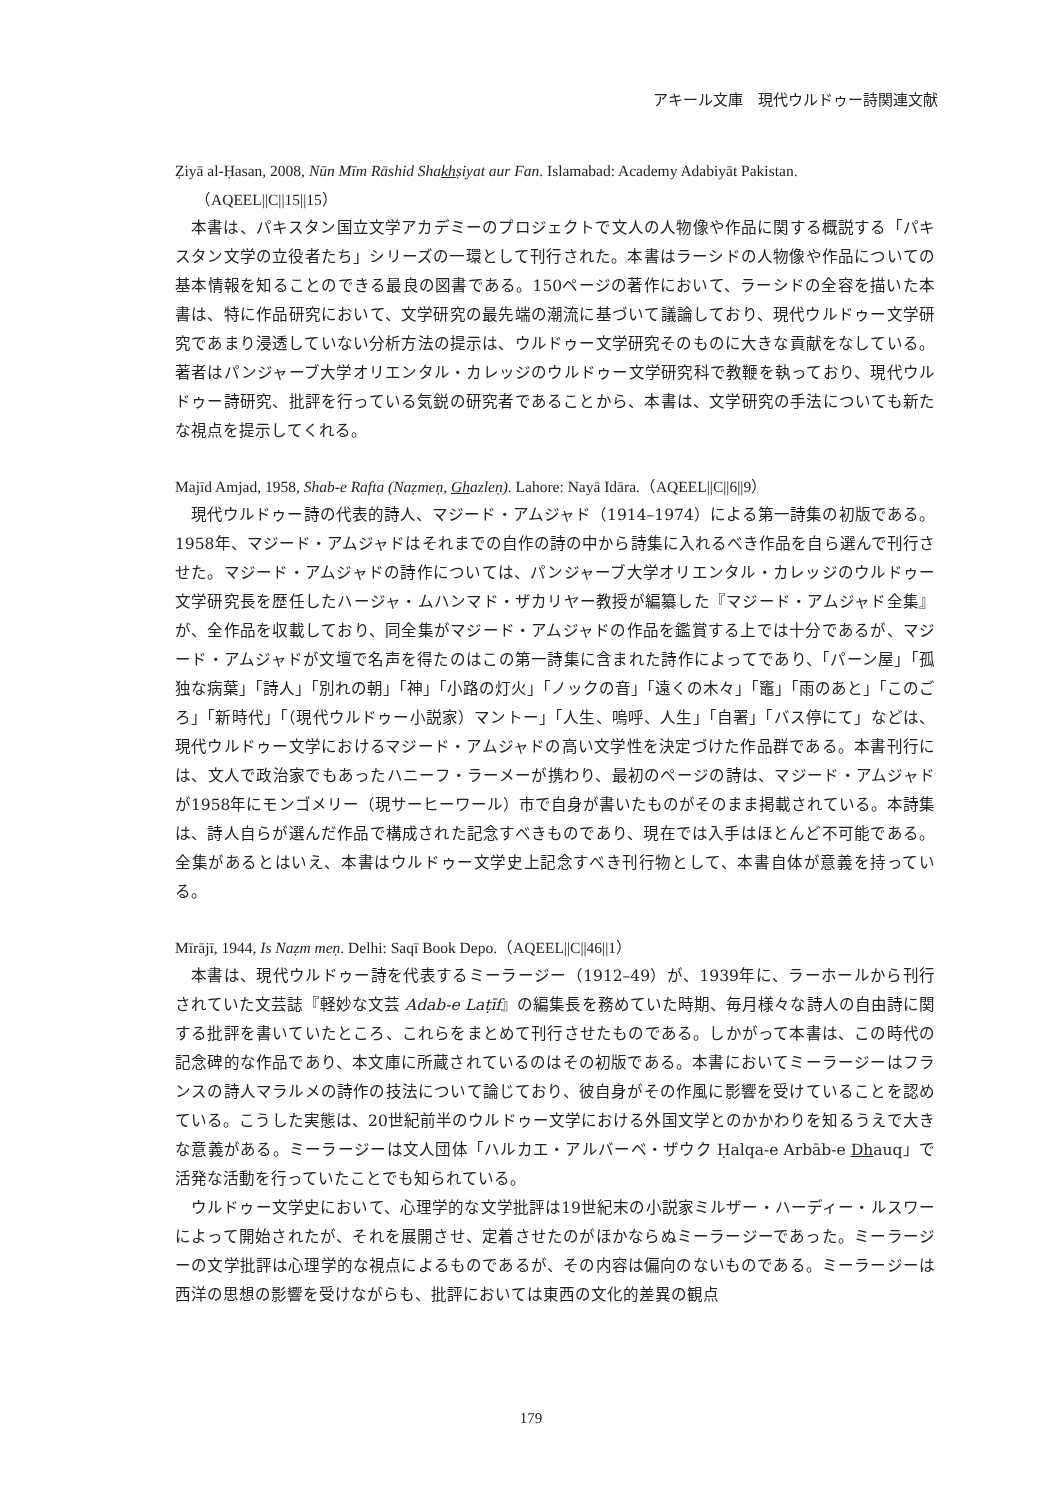アキール文庫　現代ウルドゥー詩関連文献
Ẓiyā al-Ḥasan, 2008, Nūn Mīm Rāshid Shakhṣiyat aur Fan. Islamabad: Academy Adabiyāt Pakistan.（AQEEL||C||15||15）
本書は、パキスタン国立文学アカデミーのプロジェクトで文人の人物像や作品に関する概説する「パキスタン文学の立役者たち」シリーズの一環として刊行された。本書はラーシドの人物像や作品についての基本情報を知ることのできる最良の図書である。150ページの著作において、ラーシドの全容を描いた本書は、特に作品研究において、文学研究の最先端の潮流に基づいて議論しており、現代ウルドゥー文学研究であまり浸透していない分析方法の提示は、ウルドゥー文学研究そのものに大きな貢献をなしている。著者はパンジャーブ大学オリエンタル・カレッジのウルドゥー文学研究科で教鞭を執っており、現代ウルドゥー詩研究、批評を行っている気鋭の研究者であることから、本書は、文学研究の手法についても新たな視点を提示してくれる。
Majīd Amjad, 1958, Shab-e Rafta (Naẓmeṇ, Ghazleṇ). Lahore: Nayā Idāra.（AQEEL||C||6||9）
現代ウルドゥー詩の代表的詩人、マジード・アムジャド（1914–1974）による第一詩集の初版である。1958年、マジード・アムジャドはそれまでの自作の詩の中から詩集に入れるべき作品を自ら選んで刊行させた。マジード・アムジャドの詩作については、パンジャーブ大学オリエンタル・カレッジのウルドゥー文学研究長を歴任したハージャ・ムハンマド・ザカリヤー教授が編纂した『マジード・アムジャド全集』が、全作品を収載しており、同全集がマジード・アムジャドの作品を鑑賞する上では十分であるが、マジード・アムジャドが文壇で名声を得たのはこの第一詩集に含まれた詩作によってであり、「パーン屋」「孤独な病葉」「詩人」「別れの朝」「神」「小路の灯火」「ノックの音」「遠くの木々」「竈」「雨のあと」「このごろ」「新時代」「（現代ウルドゥー小説家）マントー」「人生、嗚呼、人生」「自署」「バス停にて」などは、現代ウルドゥー文学におけるマジード・アムジャドの高い文学性を決定づけた作品群である。本書刊行には、文人で政治家でもあったハニーフ・ラーメーが携わり、最初のページの詩は、マジード・アムジャドが1958年にモンゴメリー（現サーヒーワール）市で自身が書いたものがそのまま掲載されている。本詩集は、詩人自らが選んだ作品で構成された記念すべきものであり、現在では入手はほとんど不可能である。全集があるとはいえ、本書はウルドゥー文学史上記念すべき刊行物として、本書自体が意義を持っている。
Mīrājī, 1944, Is Naẓm meṇ. Delhi: Saqī Book Depo.（AQEEL||C||46||1）
本書は、現代ウルドゥー詩を代表するミーラージー（1912–49）が、1939年に、ラーホールから刊行されていた文芸誌『軽妙な文芸 Adab-e Laṭīf』の編集長を務めていた時期、毎月様々な詩人の自由詩に関する批評を書いていたところ、これらをまとめて刊行させたものである。しかがって本書は、この時代の記念碑的な作品であり、本文庫に所蔵されているのはその初版である。本書においてミーラージーはフランスの詩人マラルメの詩作の技法について論じており、彼自身がその作風に影響を受けていることを認めている。こうした実態は、20世紀前半のウルドゥー文学における外国文学とのかかわりを知るうえで大きな意義がある。ミーラージーは文人団体「ハルカエ・アルバーベ・ザウク Ḥalqa-e Arbāb-e Dhauq」で活発な活動を行っていたことでも知られている。
ウルドゥー文学史において、心理学的な文学批評は19世紀末の小説家ミルザー・ハーディー・ルスワーによって開始されたが、それを展開させ、定着させたのがほかならぬミーラージーであった。ミーラージーの文学批評は心理学的な視点によるものであるが、その内容は偏向のないものである。ミーラージーは西洋の思想の影響を受けながらも、批評においては東西の文化的差異の観点
179